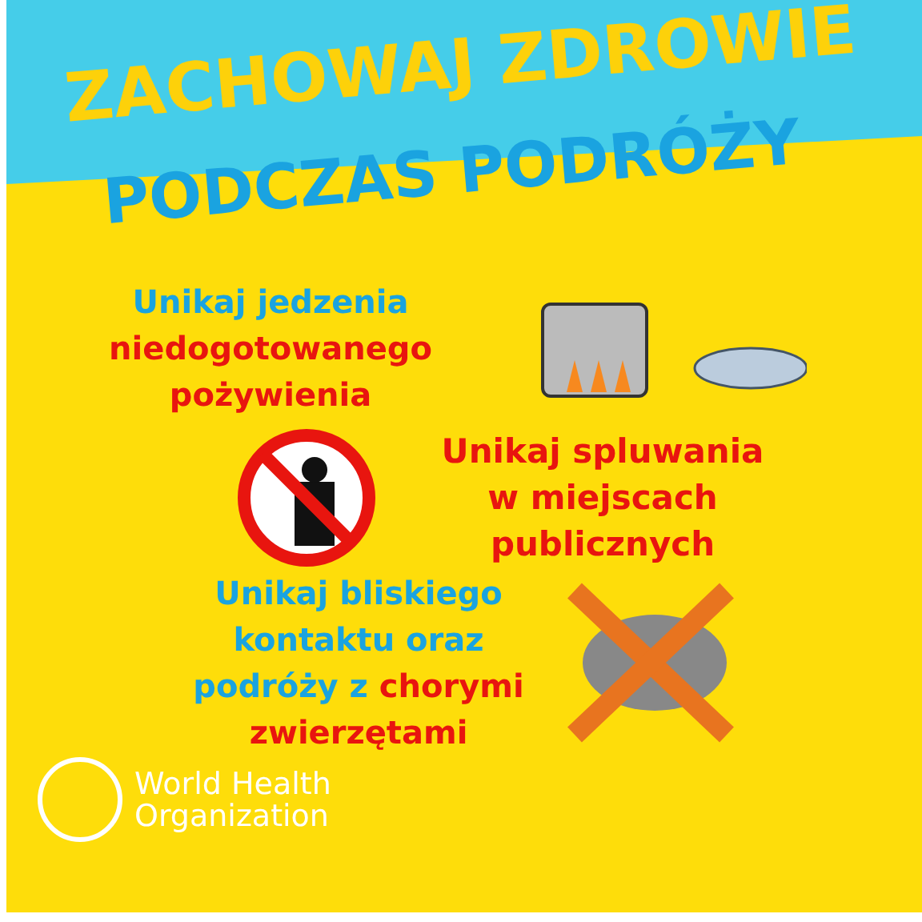ZACHOWAJ ZDROWIE
PODCZAS PODRÓŻY
Unikaj jedzenia
niedogotowanego
pożywienia
Unikaj spluwania
w miejscach publicznych
Unikaj bliskiego
kontaktu oraz
podróży z chorymi
zwierzętami
World Health
Organization